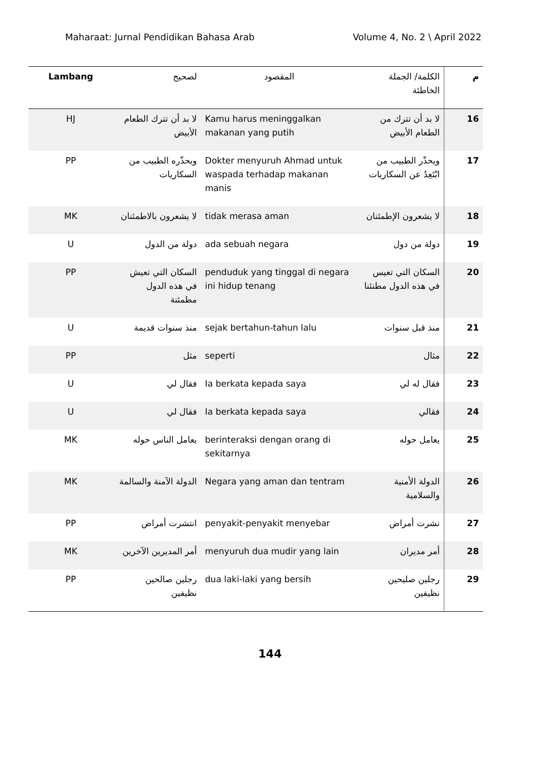Maharaat: Jurnal Pendidikan Bahasa Arab Volume 4, No. 2 \ April 2022
| Lambang | لصحيح | المقصود | الكلمة/ الجملة الخاطئة | م |
| --- | --- | --- | --- | --- |
| HJ | لا بد أن تترك الطعام الأبيض | Kamu harus meninggalkan makanan yang putih | لا بد أن تترك من الطعام الأبيض | 16 |
| PP | ويحذّره الطبيب من السكاريات | Dokter menyuruh Ahmad untuk waspada terhadap makanan manis | ويحذّر الطبيب من ابْتَعِدُ عن السكاريات | 17 |
| MK | لا يشعرون بالاطمئنان | tidak merasa aman | لا يشعرون الإطمئنان | 18 |
| U | دولة من الدول | ada sebuah negara | دولة من دول | 19 |
| PP | السكان التي تعيش في هذه الدول مطمئنة | penduduk yang tinggal di negara ini hidup tenang | السكان التي تعيس في هذه الدول مطنئنا | 20 |
| U | منذ سنوات قديمة | sejak bertahun-tahun lalu | منذ قبل سنوات | 21 |
| PP | مثل | seperti | مثال | 22 |
| U | فقال لي | Ia berkata kepada saya | فقال له لي | 23 |
| U | فقال لي | Ia berkata kepada saya | فقالي | 24 |
| MK | يعامل الناس حوله | berinteraksi dengan orang di sekitarnya | يعامل حوله | 25 |
| MK | الدولة الآمنة والسالمة | Negara yang aman dan tentram | الدولة الأمنية والسلامية | 26 |
| PP | انتشرت أمراض | penyakit-penyakit menyebar | نشرت أمراض | 27 |
| MK | أمر المديرين الآخرين | menyuruh dua mudir yang lain | أمر مديران | 28 |
| PP | رجلين صالحين نظيفين | dua laki-laki yang bersih | رجلين صليحين نظيفين | 29 |
144